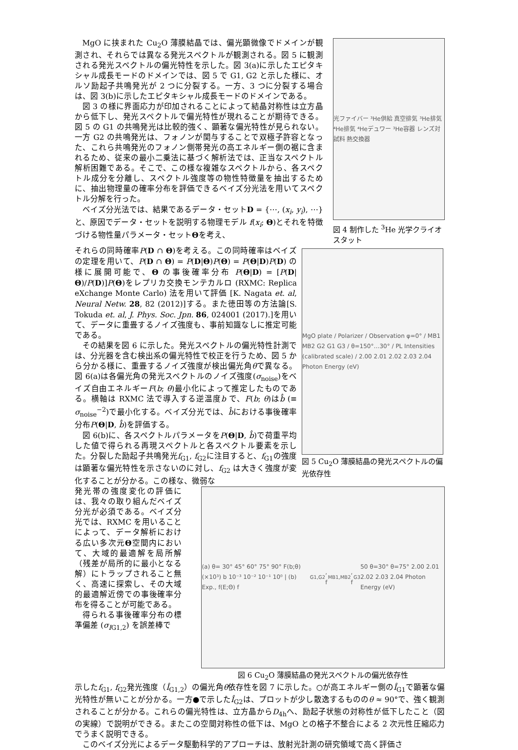MgO に挟まれた Cu<sub>2</sub>O 薄膜結晶では、偏光顕微像でドメインが観測され、それらでは異なる発光スペクトルが観測される。図 5 に観測される発光スペクトルの偏光特性を示した。図 3(a)に示したエピタキシャル成長モードのドメインでは、図 5 で G1, G2 と示した様に、オルソ励起子共鳴発光が 2 つに分裂する。一方、3 つに分裂する場合は、図 3(b)に示したエピタキシャル成長モードのドメインである。
図 3 の様に界面応力が印加されることによって結晶対称性は立方晶から低下し、発光スペクトルで偏光特性が現れることが期待できる。図 5 の G1 の共鳴発光は比較的強く、顕著な偏光特性が見られない。一方 G2 の共鳴発光は、フォノンが関与することで双極子許容となった、これら共鳴発光のフォノン側帯発光の高エネルギー側の裾に含まれるため、従来の最小二乗法に基づく解析法では、正当なスペクトル解析困難である。そこで、この様な複雑なスペクトルから、各スペクトル成分を分離し、スペクトル強度等の物性特徴量を抽出するために、抽出物理量の確率分布を評価できるベイズ分光法を用いてスペクトル分解を行った。
ベイズ分光法では、結果であるデータ・セットD = {⋯, (x<sub>i</sub>, y<sub>i</sub>), ⋯}と、原因でデータ・セットを説明する物理モデル f(x<sub>i</sub>; Θ)とそれを特徴づける物性量パラメータ・セットΘを考え、
光ファイバー ³He供給 真空排気 ³He排気 ⁴He排気 ⁴Heデュワー ³He容器 レンズ対 試料 熱交換器
図 4 制作した <sup>3</sup>He 光学クライオスタット
それらの同時確率P(D ∩ Θ)を考える。この同時確率はベイズの定理を用いて、P(D ∩ Θ) = P(D|Θ)P(Θ) = P(Θ|D)P(D) の様に展開可能で、Θ の事後確率分布 P(Θ|D) = [P(D|Θ)/P(D)]P(Θ)をレプリカ交換モンテカルロ (RXMC: Replica eXchange Monte Carlo) 法を用いて評価 [K. Nagata et. al, Neural Netw. 28, 82 (2012)]する。また徳田等の方法論[S. Tokuda et. al, J. Phys. Soc. Jpn. 86, 024001 (2017).]を用いて、データに重畳するノイズ強度も、事前知識なしに推定可能である。
その結果を図 6 に示した。発光スペクトルの偏光特性計測では、分光器を含む検出系の偏光特性で校正を行うため、図 5 から分かる様に、重畳するノイズ強度が検出偏光角θで異なる。図 6(a)は各偏光角の発光スペクトルのノイズ強度(σ<sub>noise</sub>)をベイズ自由エネルギーF(b; θ)最小化によって推定したものである。横軸は RXMC 法で導入する逆温度b で、F(b; θ)はb̂ (≡ σ<sub>noise</sub><sup>−2</sup>)で最小化する。ベイズ分光では、b̂における事後確率分布P(Θ|D, b̂)を評価する。
図 6(b)に、各スペクトルパラメータをP(Θ|D, b̂)で荷重平均した値で得られる再現スペクトルと各スペクトル要素を示した。分裂した励起子共鳴発光f<sub>G1</sub>, f<sub>G2</sub>に注目すると、f<sub>G1</sub>の強度は顕著な偏光特性を示さないのに対し、f<sub>G2</sub> は大きく強度が変化することが分かる。この様な、微弱な
MgO plate / Polarizer / Observation φ=0° / MB1 MB2 G2 G1 G3 / θ=150°…30° / PL Intensities (calibrated scale) / 2.00 2.01 2.02 2.03 2.04 Photon Energy (eV)
図 5 Cu<sub>2</sub>O 薄膜結晶の発光スペクトルの偏光依存性
発光帯の強度変化の評価には、我々の取り組んだベイズ分光が必須である。ベイズ分光では、RXMC を用いることによって、データ解析における広い多次元Θ空間内において、大域的最適解を局所解（残差が局所的に最小となる解）にトラップされること無く、高速に探索し、その大域的最適解近傍での事後確率分布を得ることが可能である。
得られる事後確率分布の標準偏差 (σ<sub>IG1,2</sub>) を誤差棒で
(a) θ= 30° 45° 60° 75° 90° F(b;θ) (×10³) b 10⁻³ 10⁻² 10⁻¹ 10⁰ | (b) Exp., f(E;Θ) f<sub>G1,G2</sub>, f<sub>MB1,MB2</sub>, f<sub>G3</sub> 50 θ=30° θ=75° 2.00 2.01 2.02 2.03 2.04 Photon Energy (eV)
図 6 Cu<sub>2</sub>O 薄膜結晶の発光スペクトルの偏光依存性
示したf<sub>G1</sub>, f<sub>G2</sub>発光強度（Î<sub>G1,2</sub>）の偏光角θ依存性を図 7 に示した。○が高エネルギー側のÎ<sub>G1</sub>で顕著な偏光特性が無いことが分かる。一方●で示したÎ<sub>G2</sub>は、プロットが少し散逸するもののθ ≈ 90°で、強く観測されることが分かる。これらの偏光特性は、立方晶からD<sub>4h</sub>へ、励起子状態の対称性が低下したこと（図の実線）で説明ができる。またこの空間対称性の低下は、MgO との格子不整合による 2 次元性圧縮応力でうまく説明できる。
このベイズ分光によるデータ駆動科学的アプローチは、放射光計測の研究領域で高く評価さ